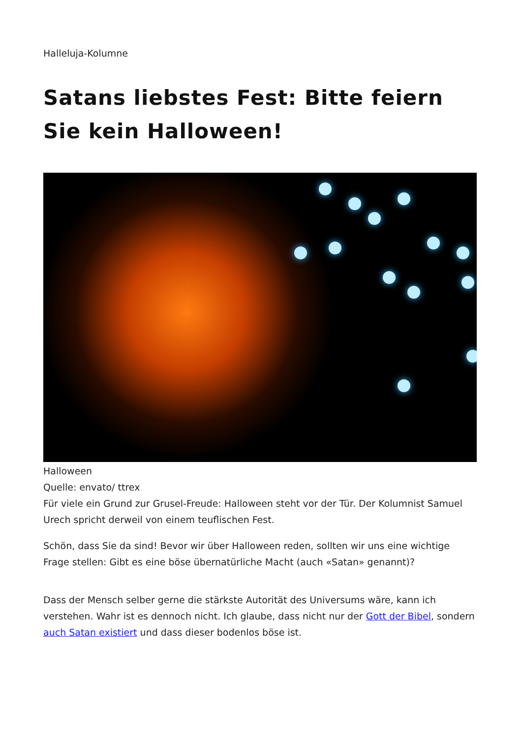Halleluja-Kolumne
Satans liebstes Fest: Bitte feiern Sie kein Halloween!
Halloween
Quelle: envato/ ttrex
Für viele ein Grund zur Grusel-Freude: Halloween steht vor der Tür. Der Kolumnist Samuel Urech spricht derweil von einem teuflischen Fest.
Schön, dass Sie da sind! Bevor wir über Halloween reden, sollten wir uns eine wichtige Frage stellen: Gibt es eine böse übernatürliche Macht (auch «Satan» genannt)?
Dass der Mensch selber gerne die stärkste Autorität des Universums wäre, kann ich verstehen. Wahr ist es dennoch nicht. Ich glaube, dass nicht nur der Gott der Bibel, sondern auch Satan existiert und dass dieser bodenlos böse ist.